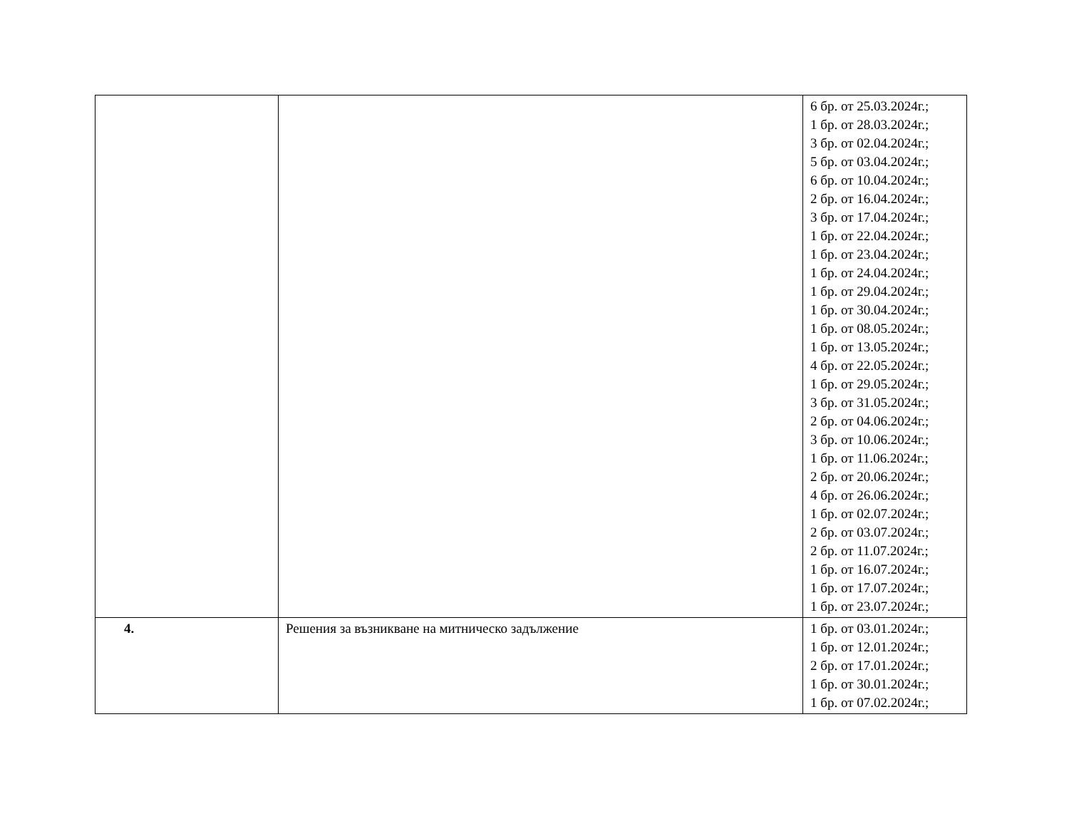| | | 6 бр. от 25.03.2024г.; 1 бр. от 28.03.2024г.; 3 бр. от 02.04.2024г.; 5 бр. от 03.04.2024г.; 6 бр. от 10.04.2024г.; 2 бр. от 16.04.2024г.; 3 бр. от 17.04.2024г.; 1 бр. от 22.04.2024г.; 1 бр. от 23.04.2024г.; 1 бр. от 24.04.2024г.; 1 бр. от 29.04.2024г.; 1 бр. от 30.04.2024г.; 1 бр. от 08.05.2024г.; 1 бр. от 13.05.2024г.; 4 бр. от 22.05.2024г.; 1 бр. от 29.05.2024г.; 3 бр. от 31.05.2024г.; 2 бр. от 04.06.2024г.; 3 бр. от 10.06.2024г.; 1 бр. от 11.06.2024г.; 2 бр. от 20.06.2024г.; 4 бр. от 26.06.2024г.; 1 бр. от 02.07.2024г.; 2 бр. от 03.07.2024г.; 2 бр. от 11.07.2024г.; 1 бр. от 16.07.2024г.; 1 бр. от 17.07.2024г.; 1 бр. от 23.07.2024г.; |
| 4. | Решения за възникване на митническо задължение | 1 бр. от 03.01.2024г.; 1 бр. от 12.01.2024г.; 2 бр. от 17.01.2024г.; 1 бр. от 30.01.2024г.; 1 бр. от 07.02.2024г.; |